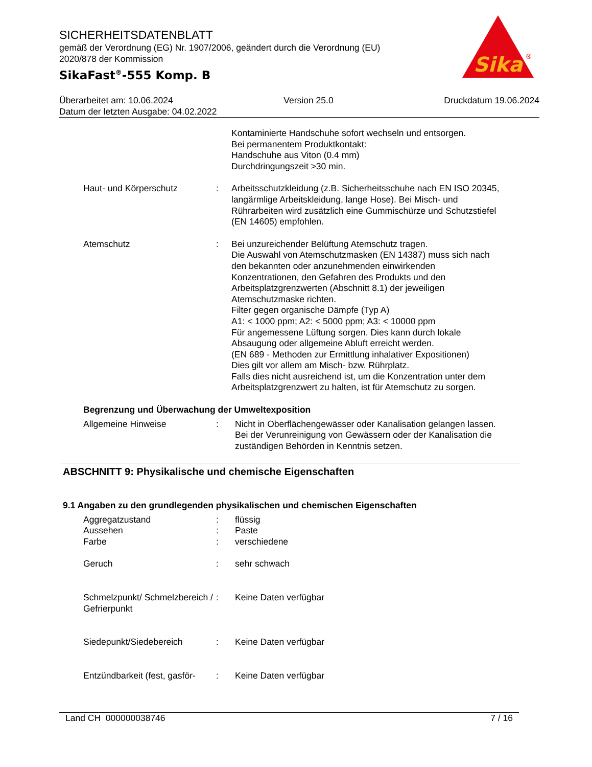SICHERHEITSDATENBLATT
gemäß der Verordnung (EG) Nr. 1907/2006, geändert durch die Verordnung (EU)
2020/878 der Kommission
SikaFast<sup>®</sup>-555 Komp. B
Sika
®
Überarbeitet am: 10.06.2024 Version 25.0 Druckdatum 19.06.2024
Datum der letzten Ausgabe: 04.02.2022
Kontaminierte Handschuhe sofort wechseln und entsorgen.
Bei permanentem Produktkontakt:
Handschuhe aus Viton (0.4 mm)
Durchdringungszeit >30 min.
Haut- und Körperschutz : Arbeitsschutzkleidung (z.B. Sicherheitsschuhe nach EN ISO 20345, langärmlige Arbeitskleidung, lange Hose). Bei Misch- und Rührarbeiten wird zusätzlich eine Gummischürze und Schutzstiefel (EN 14605) empfohlen.
Atemschutz : Bei unzureichender Belüftung Atemschutz tragen.
Die Auswahl von Atemschutzmasken (EN 14387) muss sich nach den bekannten oder anzunehmenden einwirkenden Konzentrationen, den Gefahren des Produkts und den Arbeitsplatzgrenzwerten (Abschnitt 8.1) der jeweiligen Atemschutzmaske richten.
Filter gegen organische Dämpfe (Typ A)
A1: < 1000 ppm; A2: < 5000 ppm; A3: < 10000 ppm
Für angemessene Lüftung sorgen. Dies kann durch lokale Absaugung oder allgemeine Abluft erreicht werden.
(EN 689 - Methoden zur Ermittlung inhalativer Expositionen)
Dies gilt vor allem am Misch- bzw. Rührplatz.
Falls dies nicht ausreichend ist, um die Konzentration unter dem Arbeitsplatzgrenzwert zu halten, ist für Atemschutz zu sorgen.
Begrenzung und Überwachung der Umweltexposition
Allgemeine Hinweise : Nicht in Oberflächengewässer oder Kanalisation gelangen lassen.
Bei der Verunreinigung von Gewässern oder der Kanalisation die zuständigen Behörden in Kenntnis setzen.
ABSCHNITT 9: Physikalische und chemische Eigenschaften
9.1 Angaben zu den grundlegenden physikalischen und chemischen Eigenschaften
Aggregatzustand : flüssig
Aussehen : Paste
Farbe : verschiedene
Geruch : sehr schwach
Schmelzpunkt/ Schmelzbereich / Gefrierpunkt
: Keine Daten verfügbar
Siedepunkt/Siedebereich : Keine Daten verfügbar
Entzündbarkeit (fest, gasför-
: Keine Daten verfügbar
Land CH 000000038746 7 / 16